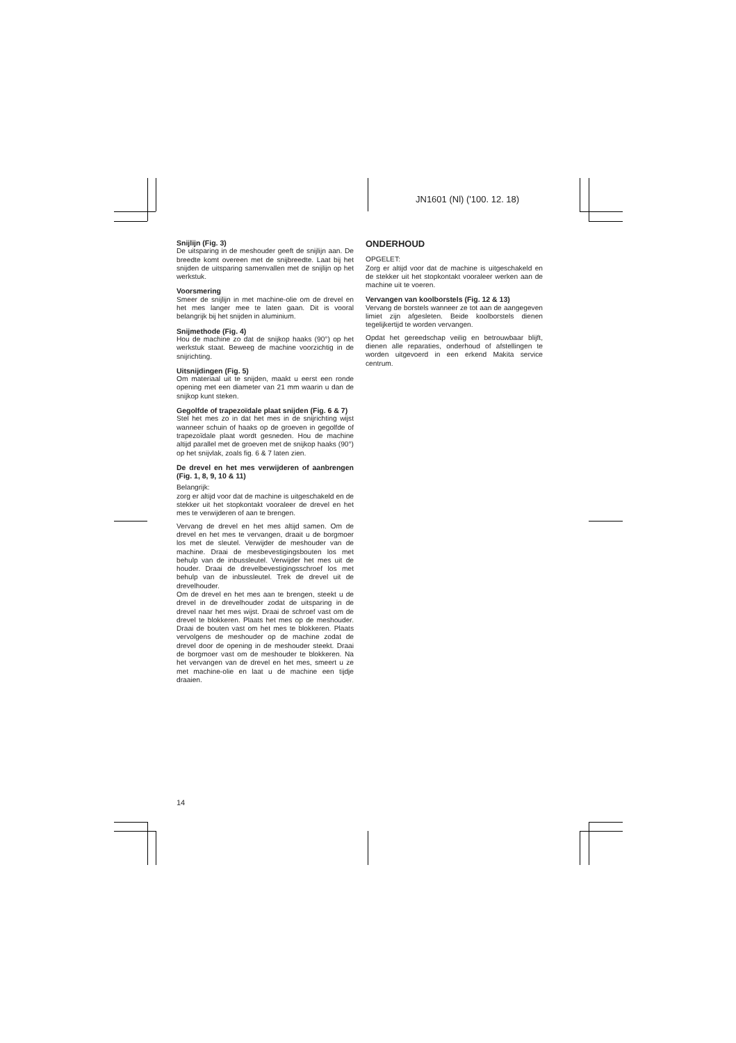JN1601 (Nl) ('100. 12. 18)
Snijlijn (Fig. 3)
De uitsparing in de meshouder geeft de snijlijn aan. De breedte komt overeen met de snijbreedte. Laat bij het snijden de uitsparing samenvallen met de snijlijn op het werkstuk.
Voorsmering
Smeer de snijlijn in met machine-olie om de drevel en het mes langer mee te laten gaan. Dit is vooral belangrijk bij het snijden in aluminium.
Snijmethode (Fig. 4)
Hou de machine zo dat de snijkop haaks (90°) op het werkstuk staat. Beweeg de machine voorzichtig in de snijrichting.
Uitsnijdingen (Fig. 5)
Om materiaal uit te snijden, maakt u eerst een ronde opening met een diameter van 21 mm waarin u dan de snijkop kunt steken.
Gegolfde of trapezoïdale plaat snijden (Fig. 6 & 7)
Stel het mes zo in dat het mes in de snijrichting wijst wanneer schuin of haaks op de groeven in gegolfde of trapezoïdale plaat wordt gesneden. Hou de machine altijd parallel met de groeven met de snijkop haaks (90°) op het snijvlak, zoals fig. 6 & 7 laten zien.
De drevel en het mes verwijderen of aanbrengen (Fig. 1, 8, 9, 10 & 11)
Belangrijk:
zorg er altijd voor dat de machine is uitgeschakeld en de stekker uit het stopkontakt vooraleer de drevel en het mes te verwijderen of aan te brengen.
Vervang de drevel en het mes altijd samen. Om de drevel en het mes te vervangen, draait u de borgmoer los met de sleutel. Verwijder de meshouder van de machine. Draai de mesbevestigingsbouten los met behulp van de inbussleutel. Verwijder het mes uit de houder. Draai de drevelbevestigingsschroef los met behulp van de inbussleutel. Trek de drevel uit de drevelhouder.
Om de drevel en het mes aan te brengen, steekt u de drevel in de drevelhouder zodat de uitsparing in de drevel naar het mes wijst. Draai de schroef vast om de drevel te blokkeren. Plaats het mes op de meshouder. Draai de bouten vast om het mes te blokkeren. Plaats vervolgens de meshouder op de machine zodat de drevel door de opening in de meshouder steekt. Draai de borgmoer vast om de meshouder te blokkeren. Na het vervangen van de drevel en het mes, smeert u ze met machine-olie en laat u de machine een tijdje draaien.
ONDERHOUD
OPGELET:
Zorg er altijd voor dat de machine is uitgeschakeld en de stekker uit het stopkontakt vooraleer werken aan de machine uit te voeren.
Vervangen van koolborstels (Fig. 12 & 13)
Vervang de borstels wanneer ze tot aan de aangegeven limiet zijn afgesleten. Beide koolborstels dienen tegelijkertijd te worden vervangen.
Opdat het gereedschap veilig en betrouwbaar blijft, dienen alle reparaties, onderhoud of afstellingen te worden uitgevoerd in een erkend Makita service centrum.
14